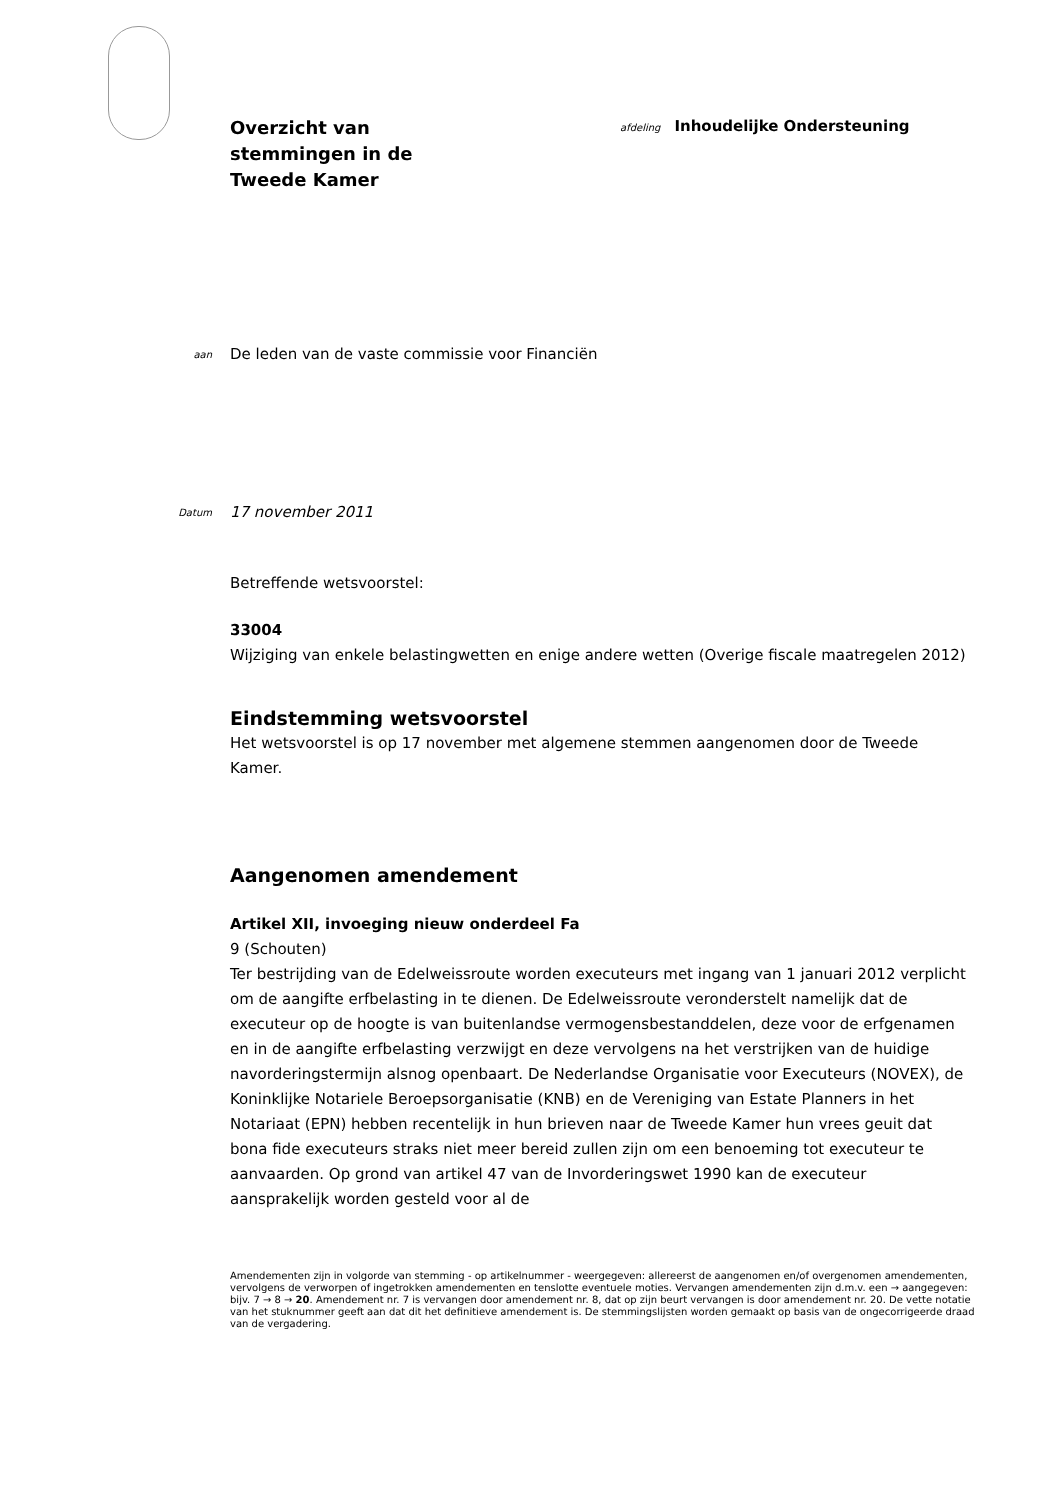Overzicht van
stemmingen in de
Tweede Kamer
afdeling Inhoudelijke Ondersteuning
aan
De leden van de vaste commissie voor Financiën
Datum
17 november 2011
Betreffende wetsvoorstel:
33004
Wijziging van enkele belastingwetten en enige andere wetten (Overige fiscale maatregelen 2012)
Eindstemming wetsvoorstel
Het wetsvoorstel is op 17 november met algemene stemmen aangenomen door de Tweede Kamer.
Aangenomen amendement
Artikel XII, invoeging nieuw onderdeel Fa
9 (Schouten)
Ter bestrijding van de Edelweissroute worden executeurs met ingang van 1 januari 2012 verplicht om de aangifte erfbelasting in te dienen. De Edelweissroute veronderstelt namelijk dat de executeur op de hoogte is van buitenlandse vermogensbestanddelen, deze voor de erfgenamen en in de aangifte erfbelasting verzwijgt en deze vervolgens na het verstrijken van de huidige navorderingstermijn alsnog openbaart. De Nederlandse Organisatie voor Executeurs (NOVEX), de Koninklijke Notariele Beroepsorganisatie (KNB) en de Vereniging van Estate Planners in het Notariaat (EPN) hebben recentelijk in hun brieven naar de Tweede Kamer hun vrees geuit dat bona fide executeurs straks niet meer bereid zullen zijn om een benoeming tot executeur te aanvaarden. Op grond van artikel 47 van de Invorderingswet 1990 kan de executeur aansprakelijk worden gesteld voor al de
Amendementen zijn in volgorde van stemming - op artikelnummer - weergegeven: allereerst de aangenomen en/of overgenomen amendementen, vervolgens de verworpen of ingetrokken amendementen en tenslotte eventuele moties. Vervangen amendementen zijn d.m.v. een → aangegeven: bijv. 7 → 8 → 20. Amendement nr. 7 is vervangen door amendement nr. 8, dat op zijn beurt vervangen is door amendement nr. 20. De vette notatie van het stuknummer geeft aan dat dit het definitieve amendement is. De stemmingslijsten worden gemaakt op basis van de ongecorrigeerde draad van de vergadering.